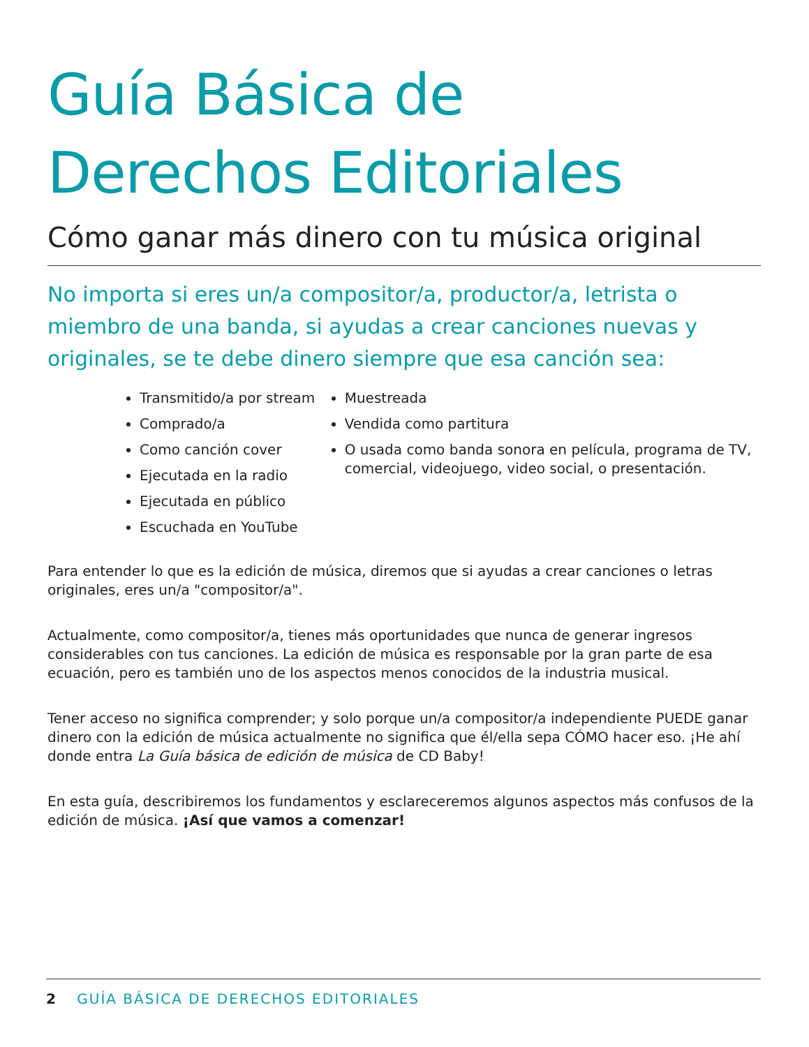Guía Básica de
Derechos Editoriales
Cómo ganar más dinero con tu música original
No importa si eres un/a compositor/a, productor/a, letrista o miembro de una banda, si ayudas a crear canciones nuevas y originales, se te debe dinero siempre que esa canción sea:
Transmitido/a por stream
Comprado/a
Como canción cover
Ejecutada en la radio
Ejecutada en público
Escuchada en YouTube
Muestreada
Vendida como partitura
O usada como banda sonora en película, programa de TV, comercial, videojuego, video social, o presentación.
Para entender lo que es la edición de música, diremos que si ayudas a crear canciones o letras originales, eres un/a "compositor/a".
Actualmente, como compositor/a, tienes más oportunidades que nunca de generar ingresos considerables con tus canciones. La edición de música es responsable por la gran parte de esa ecuación, pero es también uno de los aspectos menos conocidos de la industria musical.
Tener acceso no significa comprender; y solo porque un/a compositor/a independiente PUEDE ganar dinero con la edición de música actualmente no significa que él/ella sepa CÓMO hacer eso. ¡He ahí donde entra La Guía básica de edición de música de CD Baby!
En esta guía, describiremos los fundamentos y esclareceremos algunos aspectos más confusos de la edición de música. ¡Así que vamos a comenzar!
2 GUÍA BÁSICA DE DERECHOS EDITORIALES